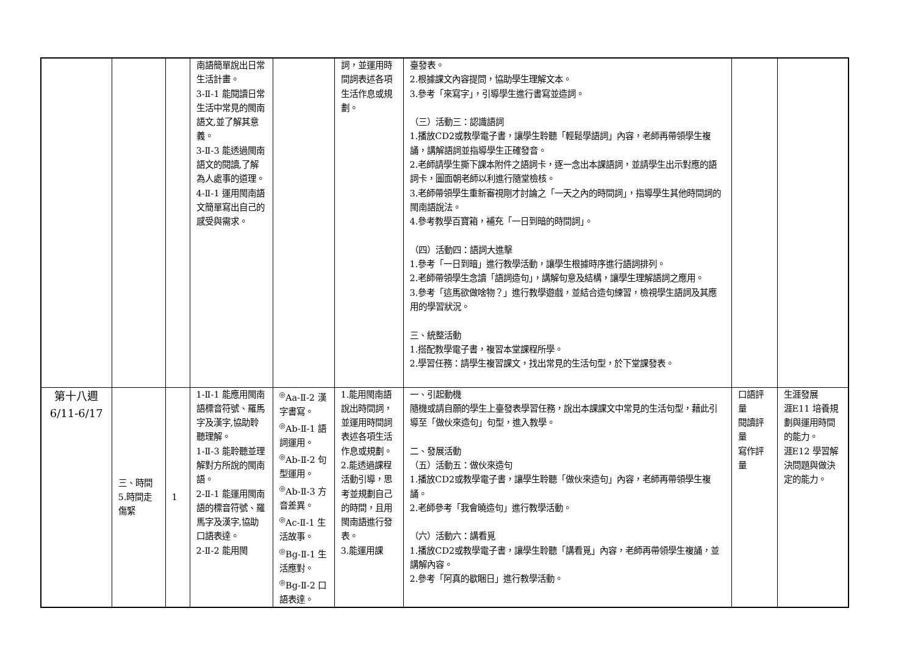| | | | 南語簡單說出日常生活計畫。 3-Ⅱ-1 能閱讀日常生活中常見的閩南語文,並了解其意義。 3-Ⅱ-3 能透過閩南語文的閱讀,了解為人處事的道理。 4-Ⅱ-1 運用閩南語文簡單寫出自己的感受與需求。 | | 詞，並運用時間詞表述各項生活作息或規劃。 | 臺發表。 2.根據課文內容提問，協助學生理解文本。 3.參考「來寫字」，引導學生進行書寫並造詞。 （三）活動三：認識語詞 1.播放CD2或教學電子書，讓學生聆聽「輕鬆學語詞」內容，老師再帶領學生複誦，講解語詞並指導學生正確發音。 2.老師請學生撕下課本附件之語詞卡，逐一念出本課語詞，並請學生出示對應的語詞卡，圖面朝老師以利進行隨堂檢核。 3.老師帶領學生重新審視剛才討論之「一天之內的時間詞」，指導學生其他時間詞的閩南語說法。 4.參考教學百寶箱，補充「一日到暗的時間詞」。 （四）活動四：語詞大進擊 1.參考「一日到暗」進行教學活動，讓學生根據時序進行語詞排列。 2.老師帶領學生念讀「語詞造句」，講解句意及結構，讓學生理解語詞之應用。 3.參考「這馬欲做啥物？」進行教學遊戲，並結合造句練習，檢視學生語詞及其應用的學習狀況。 三、統整活動 1.搭配教學電子書，複習本堂課程所學。 2.學習任務：請學生複習課文，找出常見的生活句型，於下堂課發表。 | | |
| 第十八週 6/11-6/17 | 三、時間 5.時間走傷緊 | 1 | 1-Ⅱ-1 能應用閩南語標音符號、羅馬字及漢字,協助聆聽理解。 1-Ⅱ-3 能聆聽並理解對方所說的閩南語。 2-Ⅱ-1 能運用閩南語的標音符號、羅馬字及漢字,協助口語表達。 2-Ⅱ-2 能用閩 | <sup>◎</sup>Aa-Ⅱ-2 漢字書寫。 <sup>◎</sup>Ab-Ⅱ-1 語詞運用。 <sup>◎</sup>Ab-Ⅱ-2 句型運用。 <sup>◎</sup>Ab-Ⅱ-3 方音差異。 <sup>◎</sup>Ac-Ⅱ-1 生活故事。 <sup>◎</sup>Bg-Ⅱ-1 生活應對。 <sup>◎</sup>Bg-Ⅱ-2 口語表達。 | 1.能用閩南語說出時間詞，並運用時間詞表述各項生活作息或規劃。 2.能透過課程活動引導，思考並規劃自己的時間，且用閩南語進行發表。 3.能運用課 | 一、引起動機 隨機或請自願的學生上臺發表學習任務，說出本課課文中常見的生活句型，藉此引導至「做伙來造句」句型，進入教學。 二、發展活動 （五）活動五：做伙來造句 1.播放CD2或教學電子書，讓學生聆聽「做伙來造句」內容，老師再帶領學生複誦。 2.老師參考「我會曉造句」進行教學活動。 （六）活動六：講看覓 1.播放CD2或教學電子書，讓學生聆聽「講看覓」內容，老師再帶領學生複誦，並講解內容。 2.參考「阿真的歇睏日」進行教學活動。 | 口語評量 閱讀評量 寫作評量 | 生涯發展 涯E11 培養規劃與運用時間的能力。 涯E12 學習解決問題與做決定的能力。 |